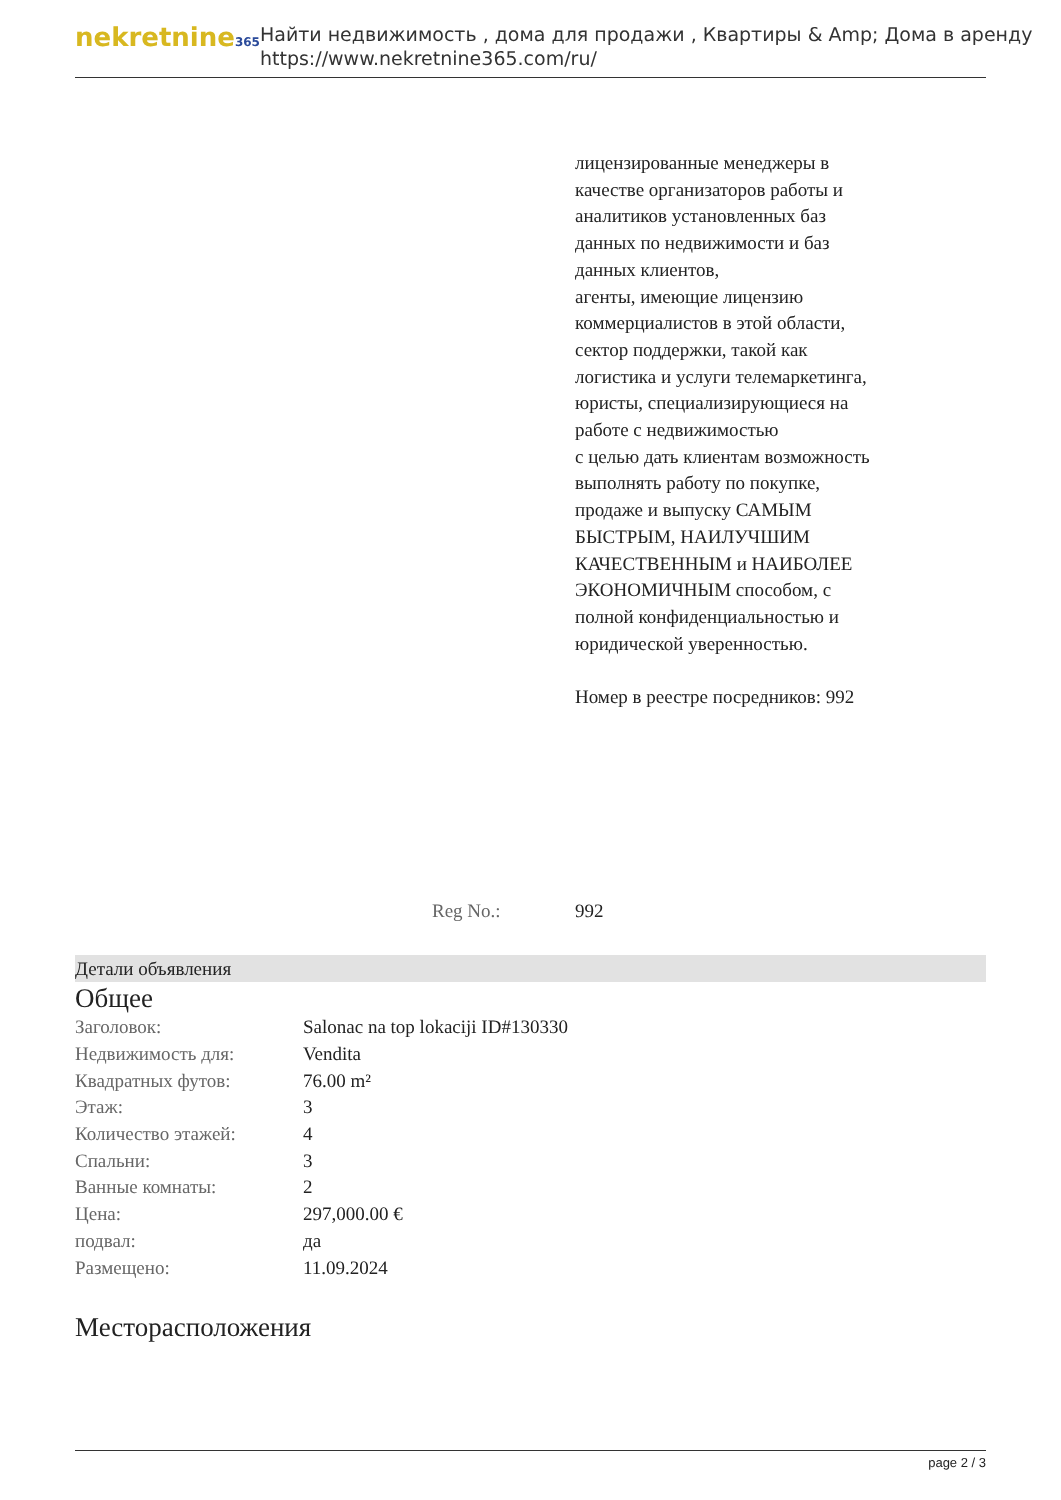nekretnine365
Найти недвижимость , дома для продажи , Квартиры & Amp; Дома в аренду
https://www.nekretnine365.com/ru/
лицензированные менеджеры в качестве организаторов работы и аналитиков установленных баз данных по недвижимости и баз данных клиентов,
агенты, имеющие лицензию коммерциалистов в этой области,
сектор поддержки, такой как логистика и услуги телемаркетинга,
юристы, специализирующиеся на работе с недвижимостью
с целью дать клиентам возможность выполнять работу по покупке, продаже и выпуску САМЫМ БЫСТРЫМ, НАИЛУЧШИМ КАЧЕСТВЕННЫМ и НАИБОЛЕЕ ЭКОНОМИЧНЫМ способом, с полной конфиденциальностью и юридической уверенностью.
Номер в реестре посредников: 992
Reg No.: 992
Детали объявления
Общее
| Заголовок: | Salonac na top lokaciji ID#130330 |
| Недвижимость для: | Vendita |
| Квадратных футов: | 76.00 m² |
| Этаж: | 3 |
| Количество этажей: | 4 |
| Спальни: | 3 |
| Ванные комнаты: | 2 |
| Цена: | 297,000.00 € |
| подвал: | да |
| Размещено: | 11.09.2024 |
Месторасположения
page 2 / 3